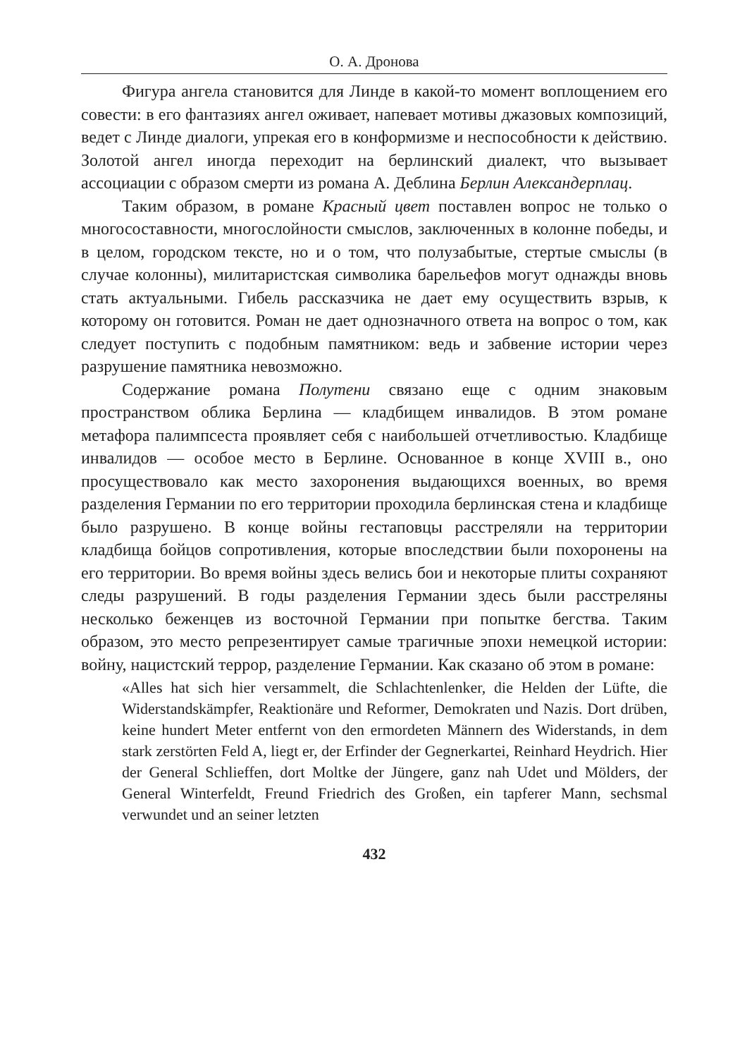О. А. Дронова
Фигура ангела становится для Линде в какой-то момент воплощением его совести: в его фантазиях ангел оживает, напевает мотивы джазовых композиций, ведет с Линде диалоги, упрекая его в конформизме и неспособности к действию. Золотой ангел иногда переходит на берлинский диалект, что вызывает ассоциации с образом смерти из романа А. Деблина Берлин Александерплац.
Таким образом, в романе Красный цвет поставлен вопрос не только о многосоставности, многослойности смыслов, заключенных в колонне победы, и в целом, городском тексте, но и о том, что полузабытые, стертые смыслы (в случае колонны), милитаристская символика барельефов могут однажды вновь стать актуальными. Гибель рассказчика не дает ему осуществить взрыв, к которому он готовится. Роман не дает однозначного ответа на вопрос о том, как следует поступить с подобным памятником: ведь и забвение истории через разрушение памятника невозможно.
Содержание романа Полутени связано еще с одним знаковым пространством облика Берлина — кладбищем инвалидов. В этом романе метафора палимпсеста проявляет себя с наибольшей отчетливостью. Кладбище инвалидов — особое место в Берлине. Основанное в конце XVIII в., оно просуществовало как место захоронения выдающихся военных, во время разделения Германии по его территории проходила берлинская стена и кладбище было разрушено. В конце войны гестаповцы расстреляли на территории кладбища бойцов сопротивления, которые впоследствии были похоронены на его территории. Во время войны здесь велись бои и некоторые плиты сохраняют следы разрушений. В годы разделения Германии здесь были расстреляны несколько беженцев из восточной Германии при попытке бегства. Таким образом, это место репрезентирует самые трагичные эпохи немецкой истории: войну, нацистский террор, разделение Германии. Как сказано об этом в романе:
«Alles hat sich hier versammelt, die Schlachtenlenker, die Helden der Lüfte, die Widerstandskämpfer, Reaktionäre und Reformer, Demokraten und Nazis. Dort drüben, keine hundert Meter entfernt von den ermordeten Männern des Widerstands, in dem stark zerstörten Feld A, liegt er, der Erfinder der Gegnerkartei, Reinhard Heydrich. Hier der General Schlieffen, dort Moltke der Jüngere, ganz nah Udet und Mölders, der General Winterfeldt, Freund Friedrich des Großen, ein tapferer Mann, sechsmal verwundet und an seiner letzten
432